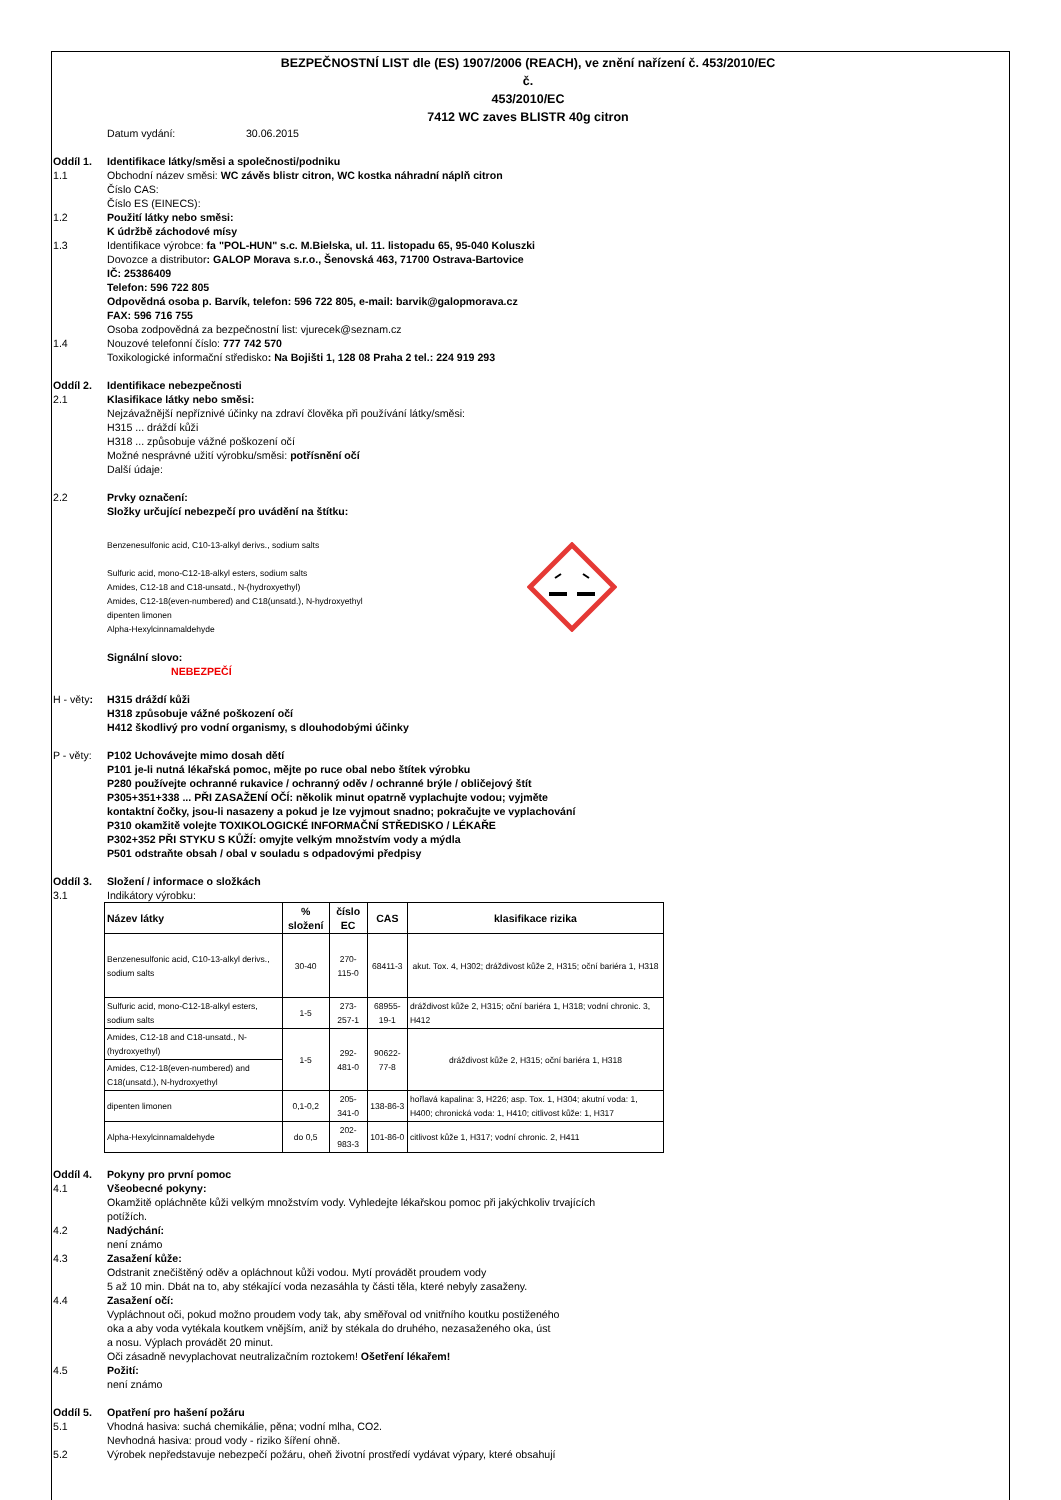BEZPEČNOSTNÍ LIST dle (ES) 1907/2006 (REACH), ve znění nařízení č. 453/2010/EC
č.
453/2010/EC
7412 WC zaves BLISTR 40g citron
Datum vydání: 30.06.2015
Oddíl 1. Identifikace látky/směsi a společnosti/podniku
1.1 Obchodní název směsi: WC závěs blistr citron, WC kostka náhradní náplň citron
Číslo CAS:
Číslo ES (EINECS):
1.2 Použití látky nebo směsi:
K údržbě záchodové mísy
1.3 Identifikace výrobce: fa "POL-HUN" s.c. M.Bielska, ul. 11. listopadu 65, 95-040 Koluszki
Dovozce a distributor: GALOP Morava s.r.o., Šenovská 463, 71700 Ostrava-Bartovice
IČ: 25386409
Telefon: 596 722 805
Odpovědná osoba p. Barvík, telefon: 596 722 805, e-mail: barvik@galopmorava.cz
FAX: 596 716 755
Osoba zodpovědná za bezpečnostní list: vjurecek@seznam.cz
1.4 Nouzové telefonní číslo: 777 742 570
Toxikologické informační středisko: Na Bojišti 1, 128 08 Praha 2 tel.: 224 919 293
Oddíl 2. Identifikace nebezpečnosti
2.1 Klasifikace látky nebo směsi:
Nejzávažnější nepříznivé účinky na zdraví člověka při používání látky/směsi:
H315 ... dráždí kůži
H318 ... způsobuje vážné poškození očí
Možné nesprávné užití výrobku/směsi: potřísnění očí
Další údaje:
2.2 Prvky označení:
Složky určující nebezpečí pro uvádění na štítku:
Benzenesulfonic acid, C10-13-alkyl derivs., sodium salts
Sulfuric acid, mono-C12-18-alkyl esters, sodium salts
Amides, C12-18 and C18-unsatd., N-(hydroxyethyl)
Amides, C12-18(even-numbered) and C18(unsatd.), N-hydroxyethyl
dipenten limonen
Alpha-Hexylcinnamaldehyde
Signální slovo:
NEBEZPEČÍ
H - věty:
H315 dráždí kůži
H318 způsobuje vážné poškození očí
H412 škodlivý pro vodní organismy, s dlouhodobými účinky
P - věty:
P102 Uchovávejte mimo dosah dětí
P101 je-li nutná lékařská pomoc, mějte po ruce obal nebo štítek výrobku
P280 používejte ochranné rukavice / ochranný oděv / ochranné brýle / obličejový štít
P305+351+338 ... PŘI ZASAŽENÍ OČÍ: několik minut opatrně vyplachujte vodou; vyjměte
kontaktní čočky, jsou-li nasazeny a pokud je lze vyjmout snadno; pokračujte ve vyplachování
P310 okamžitě volejte TOXIKOLOGICKÉ INFORMAČNÍ STŘEDISKO / LÉKAŘE
P302+352 PŘI STYKU S KŮŽÍ: omyjte velkým množstvím vody a mýdla
P501 odstraňte obsah / obal v souladu s odpadovými předpisy
Oddíl 3. Složení / informace o složkách
3.1 Indikátory výrobku:
| Název látky | % složení | číslo EC | CAS | klasifikace rizika |
| --- | --- | --- | --- | --- |
| Benzenesulfonic acid, C10-13-alkyl derivs., sodium salts | 30-40 | 270-115-0 | 68411-3 | akut. Tox. 4, H302; dráždivost kůže 2, H315; oční bariéra 1, H318 |
| Sulfuric acid, mono-C12-18-alkyl esters, sodium salts | 1-5 | 273-257-1 | 68955-19-1 | dráždivost kůže 2, H315; oční bariéra 1, H318; vodní chronic. 3, H412 |
| Amides, C12-18 and C18-unsatd., N-(hydroxyethyl) | 1-5 | 292-481-0 | 90622-77-8 | dráždivost kůže 2, H315; oční bariéra 1, H318 |
| Amides, C12-18(even-numbered) and C18(unsatd.), N-hydroxyethyl | | | | |
| dipenten limonen | 0,1-0,2 | 205-341-0 | 138-86-3 | hořlavá kapalina: 3, H226; asp. Tox. 1, H304; akutní voda: 1, H400; chronická voda: 1, H410; citlivost kůže: 1, H317 |
| Alpha-Hexylcinnamaldehyde | do 0,5 | 202-983-3 | 101-86-0 | citlivost kůže 1, H317; vodní chronic. 2, H411 |
Oddíl 4. Pokyny pro první pomoc
4.1 Všeobecné pokyny:
Okamžitě opláchněte kůži velkým množstvím vody. Vyhledejte lékařskou pomoc při jakýchkoliv trvajících
potížích.
4.2 Nadýchání:
není známo
4.3 Zasažení kůže:
Odstranit znečištěný oděv a opláchnout kůži vodou. Mytí provádět proudem vody
5 až 10 min. Dbát na to, aby stékající voda nezasáhla ty části těla, které nebyly zasaženy.
4.4 Zasažení očí:
Vypláchnout oči, pokud možno proudem vody tak, aby směřoval od vnitřního koutku postiženého
oka a aby voda vytékala koutkem vnějším, aniž by stékala do druhého, nezasaženého oka, úst
a nosu. Výplach provádět 20 minut.
Oči zásadně nevyplachovat neutralizačním roztokem! Ošetření lékařem!
4.5 Požití:
není známo
Oddíl 5. Opatření pro hašení požáru
5.1 Vhodná hasiva: suchá chemikálie, pěna; vodní mlha, CO2.
Nevhodná hasiva: proud vody - riziko šíření ohně.
5.2 Výrobek nepředstavuje nebezpečí požáru, oheň životní prostředí vydávat výpary, které obsahují